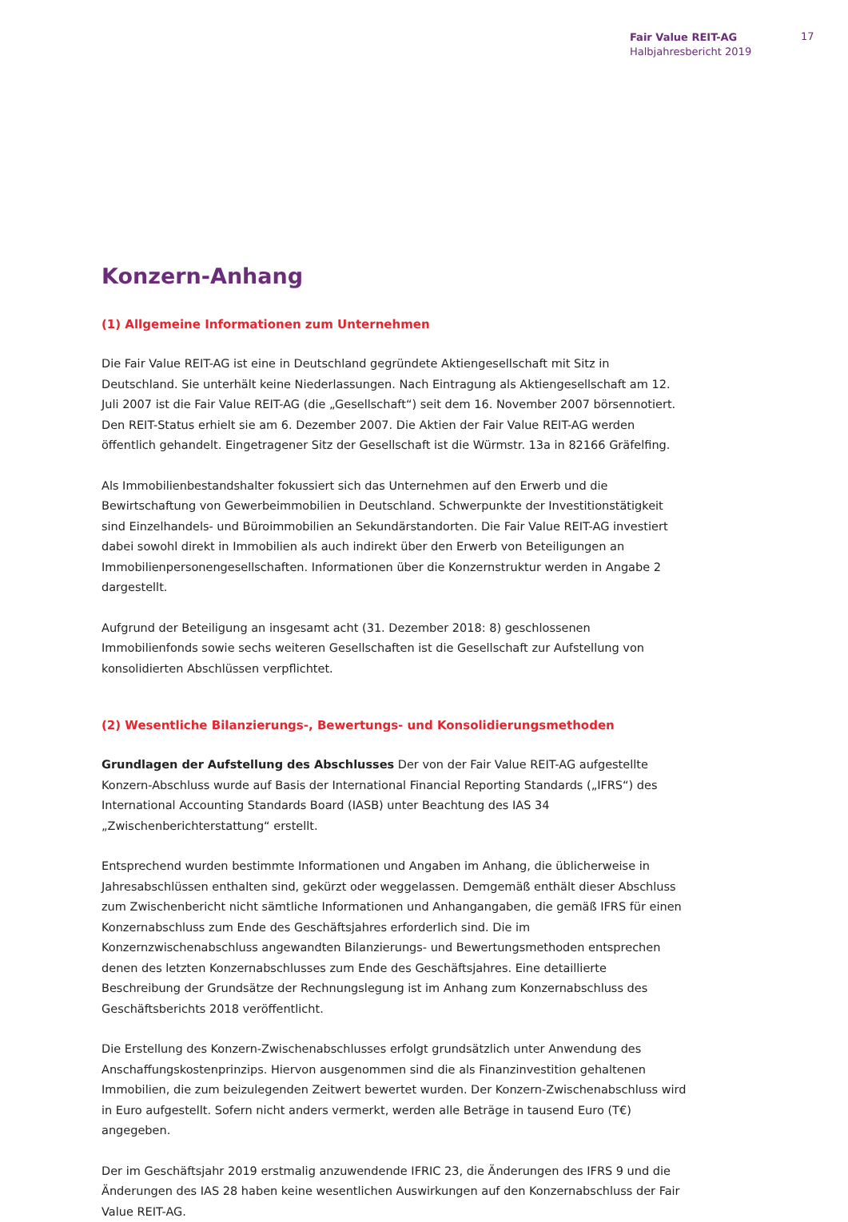Fair Value REIT-AG
Halbjahresbericht 2019
17
Konzern-Anhang
(1) Allgemeine Informationen zum Unternehmen
Die Fair Value REIT-AG ist eine in Deutschland gegründete Aktiengesellschaft mit Sitz in Deutschland. Sie unterhält keine Niederlassungen. Nach Eintragung als Aktiengesellschaft am 12. Juli 2007 ist die Fair Value REIT-AG (die „Gesellschaft“) seit dem 16. November 2007 börsennotiert. Den REIT-Status erhielt sie am 6. Dezember 2007. Die Aktien der Fair Value REIT-AG werden öffentlich gehandelt. Eingetragener Sitz der Gesellschaft ist die Würmstr. 13a in 82166 Gräfelfing.
Als Immobilienbestandshalter fokussiert sich das Unternehmen auf den Erwerb und die Bewirtschaftung von Gewerbeimmobilien in Deutschland. Schwerpunkte der Investitionstätigkeit sind Einzelhandels- und Büroimmobilien an Sekundärstandorten. Die Fair Value REIT-AG investiert dabei sowohl direkt in Immobilien als auch indirekt über den Erwerb von Beteiligungen an Immobilienpersonengesellschaften. Informationen über die Konzernstruktur werden in Angabe 2 dargestellt.
Aufgrund der Beteiligung an insgesamt acht (31. Dezember 2018: 8) geschlossenen Immobilienfonds sowie sechs weiteren Gesellschaften ist die Gesellschaft zur Aufstellung von konsolidierten Abschlüssen verpflichtet.
(2) Wesentliche Bilanzierungs-, Bewertungs- und Konsolidierungsmethoden
Grundlagen der Aufstellung des Abschlusses Der von der Fair Value REIT-AG aufgestellte Konzern-Abschluss wurde auf Basis der International Financial Reporting Standards („IFRS“) des International Accounting Standards Board (IASB) unter Beachtung des IAS 34 „Zwischenberichterstattung“ erstellt.
Entsprechend wurden bestimmte Informationen und Angaben im Anhang, die üblicherweise in Jahresabschlüssen enthalten sind, gekürzt oder weggelassen. Demgemäß enthält dieser Abschluss zum Zwischenbericht nicht sämtliche Informationen und Anhangangaben, die gemäß IFRS für einen Konzernabschluss zum Ende des Geschäftsjahres erforderlich sind. Die im Konzernzwischenabschluss angewandten Bilanzierungs- und Bewertungsmethoden entsprechen denen des letzten Konzernabschlusses zum Ende des Geschäftsjahres. Eine detaillierte Beschreibung der Grundsätze der Rechnungslegung ist im Anhang zum Konzernabschluss des Geschäftsberichts 2018 veröffentlicht.
Die Erstellung des Konzern-Zwischenabschlusses erfolgt grundsätzlich unter Anwendung des Anschaffungskostenprinzips. Hiervon ausgenommen sind die als Finanzinvestition gehaltenen Immobilien, die zum beizulegenden Zeitwert bewertet wurden. Der Konzern-Zwischenabschluss wird in Euro aufgestellt. Sofern nicht anders vermerkt, werden alle Beträge in tausend Euro (T€) angegeben.
Der im Geschäftsjahr 2019 erstmalig anzuwendende IFRIC 23, die Änderungen des IFRS 9 und die Änderungen des IAS 28 haben keine wesentlichen Auswirkungen auf den Konzernabschluss der Fair Value REIT-AG.